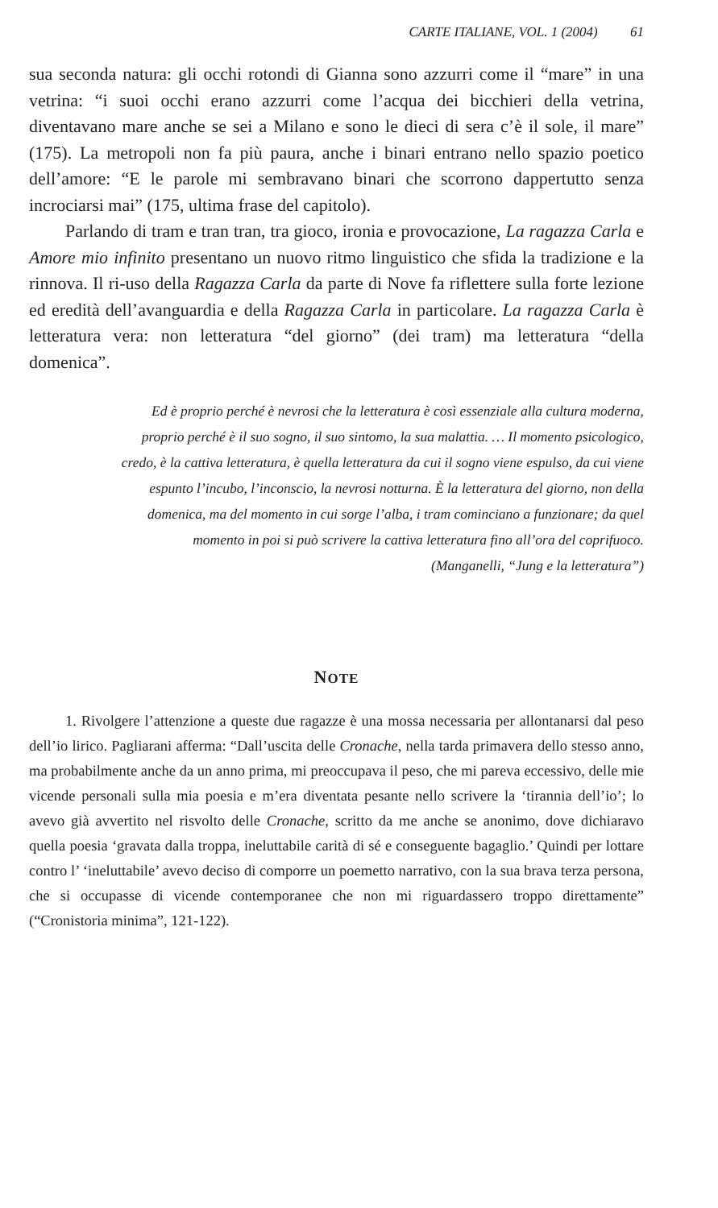CARTE ITALIANE, VOL. 1 (2004) 61
sua seconda natura: gli occhi rotondi di Gianna sono azzurri come il “mare” in una vetrina: “i suoi occhi erano azzurri come l’acqua dei bicchieri della vetrina, diventavano mare anche se sei a Milano e sono le dieci di sera c’è il sole, il mare” (175). La metropoli non fa più paura, anche i binari entrano nello spazio poetico dell’amore: “E le parole mi sembravano binari che scorrono dappertutto senza incrociarsi mai” (175, ultima frase del capitolo).
Parlando di tram e tran tran, tra gioco, ironia e provocazione, La ragazza Carla e Amore mio infinito presentano un nuovo ritmo linguistico che sfida la tradizione e la rinnova. Il ri-uso della Ragazza Carla da parte di Nove fa riflettere sulla forte lezione ed eredità dell’avanguardia e della Ragazza Carla in particolare. La ragazza Carla è letteratura vera: non letteratura “del giorno” (dei tram) ma letteratura “della domenica”.
Ed è proprio perché è nevrosi che la letteratura è così essenziale alla cultura moderna, proprio perché è il suo sogno, il suo sintomo, la sua malattia. … Il momento psicologico, credo, è la cattiva letteratura, è quella letteratura da cui il sogno viene espulso, da cui viene espunto l’incubo, l’inconscio, la nevrosi notturna. È la letteratura del giorno, non della domenica, ma del momento in cui sorge l’alba, i tram cominciano a funzionare; da quel momento in poi si può scrivere la cattiva letteratura fino all’ora del coprifuoco.
(Manganelli, “Jung e la letteratura”)
NOTE
1. Rivolgere l’attenzione a queste due ragazze è una mossa necessaria per allontanarsi dal peso dell’io lirico. Pagliarani afferma: “Dall’uscita delle Cronache, nella tarda primavera dello stesso anno, ma probabilmente anche da un anno prima, mi preoccupava il peso, che mi pareva eccessivo, delle mie vicende personali sulla mia poesia e m’era diventata pesante nello scrivere la ‘tirannia dell’io’; lo avevo già avvertito nel risvolto delle Cronache, scritto da me anche se anonimo, dove dichiaravo quella poesia ‘gravata dalla troppa, ineluttabile carità di sé e conseguente bagaglio.’ Quindi per lottare contro l’ ‘ineluttabile’ avevo deciso di comporre un poemetto narrativo, con la sua brava terza persona, che si occupasse di vicende contemporanee che non mi riguardassero troppo direttamente” (“Cronistoria minima”, 121-122).